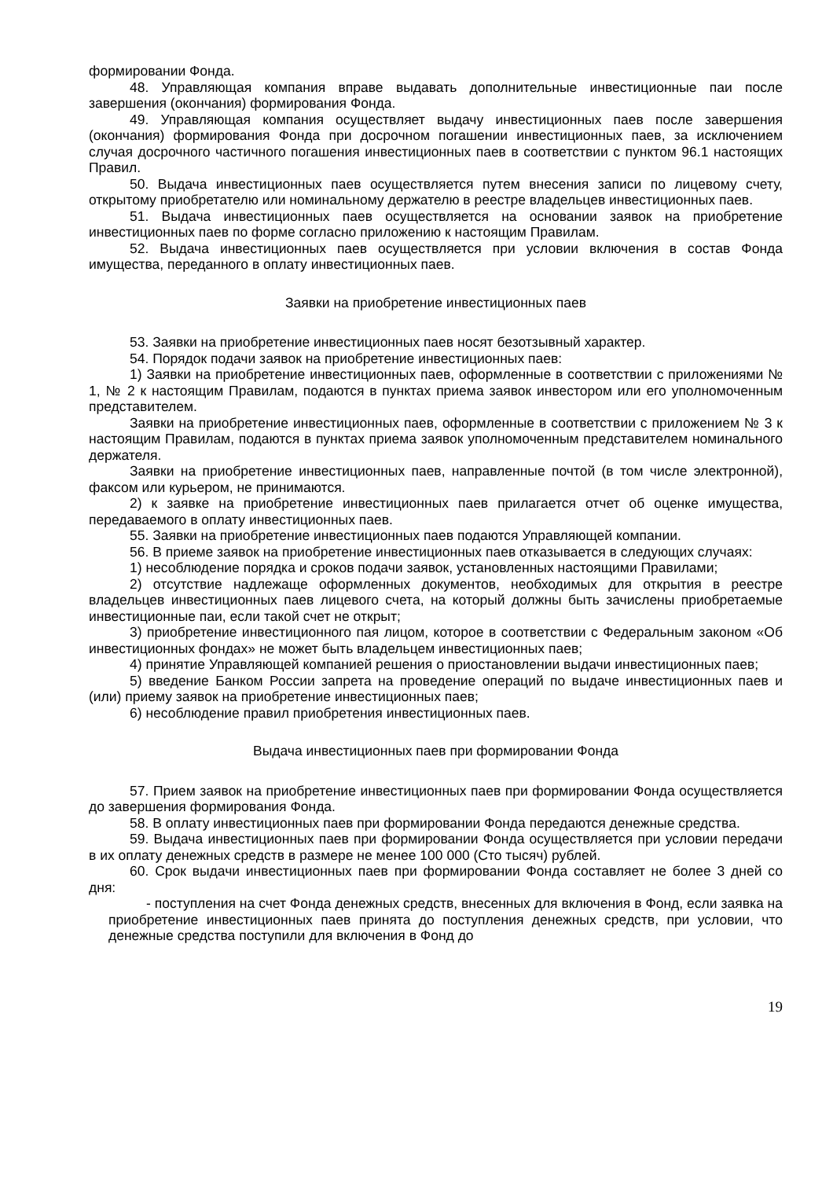формировании Фонда.
48. Управляющая компания вправе выдавать дополнительные инвестиционные паи после завершения (окончания) формирования Фонда.
49. Управляющая компания осуществляет выдачу инвестиционных паев после завершения (окончания) формирования Фонда при досрочном погашении инвестиционных паев, за исключением случая досрочного частичного погашения инвестиционных паев в соответствии с пунктом 96.1 настоящих Правил.
50. Выдача инвестиционных паев осуществляется путем внесения записи по лицевому счету, открытому приобретателю или номинальному держателю в реестре владельцев инвестиционных паев.
51. Выдача инвестиционных паев осуществляется на основании заявок на приобретение инвестиционных паев по форме согласно приложению к настоящим Правилам.
52. Выдача инвестиционных паев осуществляется при условии включения в состав Фонда имущества, переданного в оплату инвестиционных паев.
Заявки на приобретение инвестиционных паев
53. Заявки на приобретение инвестиционных паев носят безотзывный характер.
54. Порядок подачи заявок на приобретение инвестиционных паев:
1) Заявки на приобретение инвестиционных паев, оформленные в соответствии с приложениями № 1, № 2 к настоящим Правилам, подаются в пунктах приема заявок инвестором или его уполномоченным представителем.
Заявки на приобретение инвестиционных паев, оформленные в соответствии с приложением № 3 к настоящим Правилам, подаются в пунктах приема заявок уполномоченным представителем номинального держателя.
Заявки на приобретение инвестиционных паев, направленные почтой (в том числе электронной), факсом или курьером, не принимаются.
2) к заявке на приобретение инвестиционных паев прилагается отчет об оценке имущества, передаваемого в оплату инвестиционных паев.
55. Заявки на приобретение инвестиционных паев подаются Управляющей компании.
56. В приеме заявок на приобретение инвестиционных паев отказывается в следующих случаях:
1) несоблюдение порядка и сроков подачи заявок, установленных настоящими Правилами;
2) отсутствие надлежаще оформленных документов, необходимых для открытия в реестре владельцев инвестиционных паев лицевого счета, на который должны быть зачислены приобретаемые инвестиционные паи, если такой счет не открыт;
3) приобретение инвестиционного пая лицом, которое в соответствии с Федеральным законом «Об инвестиционных фондах» не может быть владельцем инвестиционных паев;
4) принятие Управляющей компанией решения о приостановлении выдачи инвестиционных паев;
5) введение Банком России запрета на проведение операций по выдаче инвестиционных паев и (или) приему заявок на приобретение инвестиционных паев;
6) несоблюдение правил приобретения инвестиционных паев.
Выдача инвестиционных паев при формировании Фонда
57. Прием заявок на приобретение инвестиционных паев при формировании Фонда осуществляется до завершения формирования Фонда.
58. В оплату инвестиционных паев при формировании Фонда передаются денежные средства.
59. Выдача инвестиционных паев при формировании Фонда осуществляется при условии передачи в их оплату денежных средств в размере не менее 100 000 (Сто тысяч) рублей.
60. Срок выдачи инвестиционных паев при формировании Фонда составляет не более 3 дней со дня:
- поступления на счет Фонда денежных средств, внесенных для включения в Фонд, если заявка на приобретение инвестиционных паев принята до поступления денежных средств, при условии, что денежные средства поступили для включения в Фонд до
19